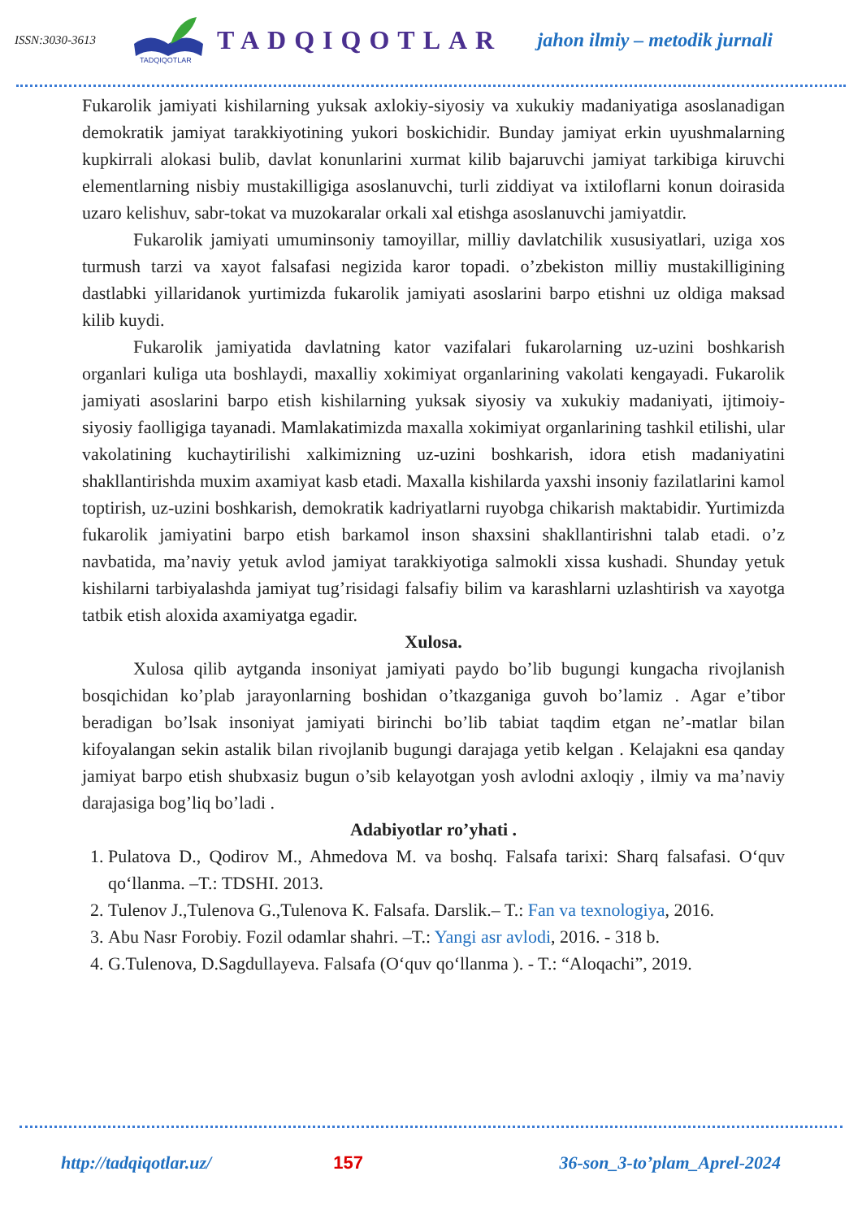ISSN:3030-3613
TADQIQOTLAR
TADQIQOTLAR jahon ilmiy – metodik jurnali
Fukarolik jamiyati kishilarning yuksak axlokiy-siyosiy va xukukiy madaniyatiga asoslanadigan demokratik jamiyat tarakkiyotining yukori boskichidir. Bunday jamiyat erkin uyushmalarning kupkirrali alokasi bulib, davlat konunlarini xurmat kilib bajaruvchi jamiyat tarkibiga kiruvchi elementlarning nisbiy mustakilligiga asoslanuvchi, turli ziddiyat va ixtiloflarni konun doirasida uzaro kelishuv, sabr-tokat va muzokaralar orkali xal etishga asoslanuvchi jamiyatdir.
Fukarolik jamiyati umuminsoniy tamoyillar, milliy davlatchilik xususiyatlari, uziga xos turmush tarzi va xayot falsafasi negizida karor topadi. o’zbekiston milliy mustakilligining dastlabki yillaridanok yurtimizda fukarolik jamiyati asoslarini barpo etishni uz oldiga maksad kilib kuydi.
Fukarolik jamiyatida davlatning kator vazifalari fukarolarning uz-uzini boshkarish organlari kuliga uta boshlaydi, maxalliy xokimiyat organlarining vakolati kengayadi. Fukarolik jamiyati asoslarini barpo etish kishilarning yuksak siyosiy va xukukiy madaniyati, ijtimoiy-siyosiy faolligiga tayanadi. Mamlakatimizda maxalla xokimiyat organlarining tashkil etilishi, ular vakolatining kuchaytirilishi xalkimizning uz-uzini boshkarish, idora etish madaniyatini shakllantirishda muxim axamiyat kasb etadi. Maxalla kishilarda yaxshi insoniy fazilatlarini kamol toptirish, uz-uzini boshkarish, demokratik kadriyatlarni ruyobga chikarish maktabidir. Yurtimizda fukarolik jamiyatini barpo etish barkamol inson shaxsini shakllantirishni talab etadi. o’z navbatida, ma’naviy yetuk avlod jamiyat tarakkiyotiga salmokli xissa kushadi. Shunday yetuk kishilarni tarbiyalashda jamiyat tug’risidagi falsafiy bilim va karashlarni uzlashtirish va xayotga tatbik etish aloxida axamiyatga egadir.
Xulosa.
Xulosa qilib aytganda insoniyat jamiyati paydo bo’lib bugungi kungacha rivojlanish bosqichidan ko’plab jarayonlarning boshidan o’tkazganiga guvoh bo’lamiz . Agar e’tibor beradigan bo’lsak insoniyat jamiyati birinchi bo’lib tabiat taqdim etgan ne’-matlar bilan kifoyalangan sekin astalik bilan rivojlanib bugungi darajaga yetib kelgan . Kelajakni esa qanday jamiyat barpo etish shubxasiz bugun o’sib kelayotgan yosh avlodni axloqiy , ilmiy va ma’naviy darajasiga bog’liq bo’ladi .
Adabiyotlar ro’yhati .
1. Pulatova D., Qodirov M., Ahmedova M. va boshq. Falsafa tarixi: Sharq falsafasi. O‘quv qo‘llanma. –T.: TDSHI. 2013.
2. Tulenov J.,Tulenova G.,Tulenova K. Falsafa. Darslik.– T.: Fan va texnologiya, 2016.
3. Abu Nasr Forobiy. Fozil odamlar shahri. –T.: Yangi asr avlodi, 2016. - 318 b.
4. G.Tulenova, D.Sagdullayeva. Falsafa (O‘quv qo‘llanma ). - T.: “Aloqachi”, 2019.
http://tadqiqotlar.uz/ 157 36-son_3-to’plam_Aprel-2024